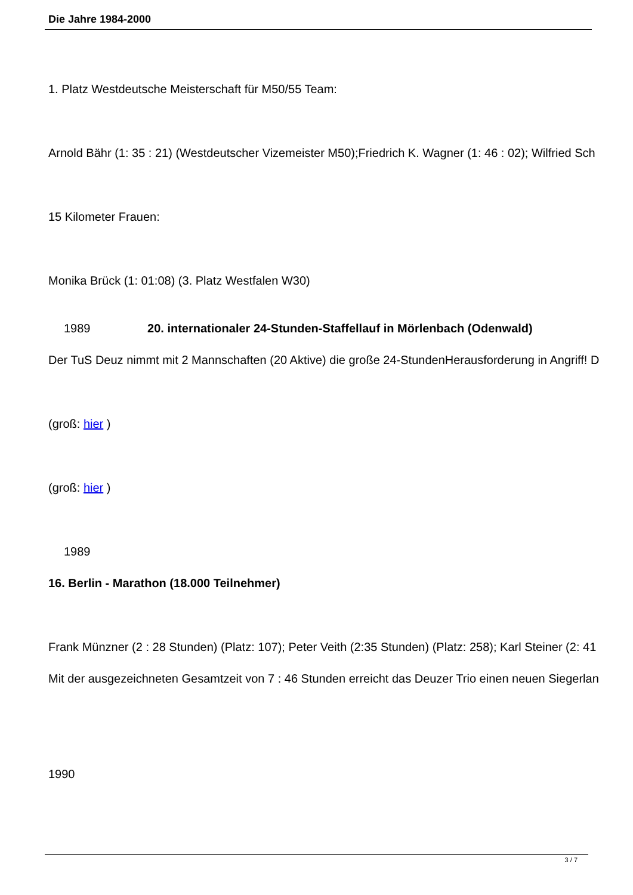Die Jahre 1984-2000
1. Platz Westdeutsche Meisterschaft für M50/55 Team:
Arnold Bähr (1: 35 : 21) (Westdeutscher Vizemeister M50);Friedrich K. Wagner (1: 46 : 02); Wilfried Sch
15 Kilometer Frauen:
Monika Brück (1: 01:08) (3. Platz Westfalen W30)
1989 20. internationaler 24-Stunden-Staffellauf in Mörlenbach (Odenwald)
Der TuS Deuz nimmt mit 2 Mannschaften (20 Aktive) die große 24-StundenHerausforderung in Angriff! D
(groß: hier )
(groß: hier )
1989
16. Berlin - Marathon (18.000 Teilnehmer)
Frank Münzner (2 : 28 Stunden) (Platz: 107); Peter Veith (2:35 Stunden) (Platz: 258); Karl Steiner (2: 41
Mit der ausgezeichneten Gesamtzeit von 7 : 46 Stunden erreicht das Deuzer Trio einen neuen Siegerlan
1990
3 / 7